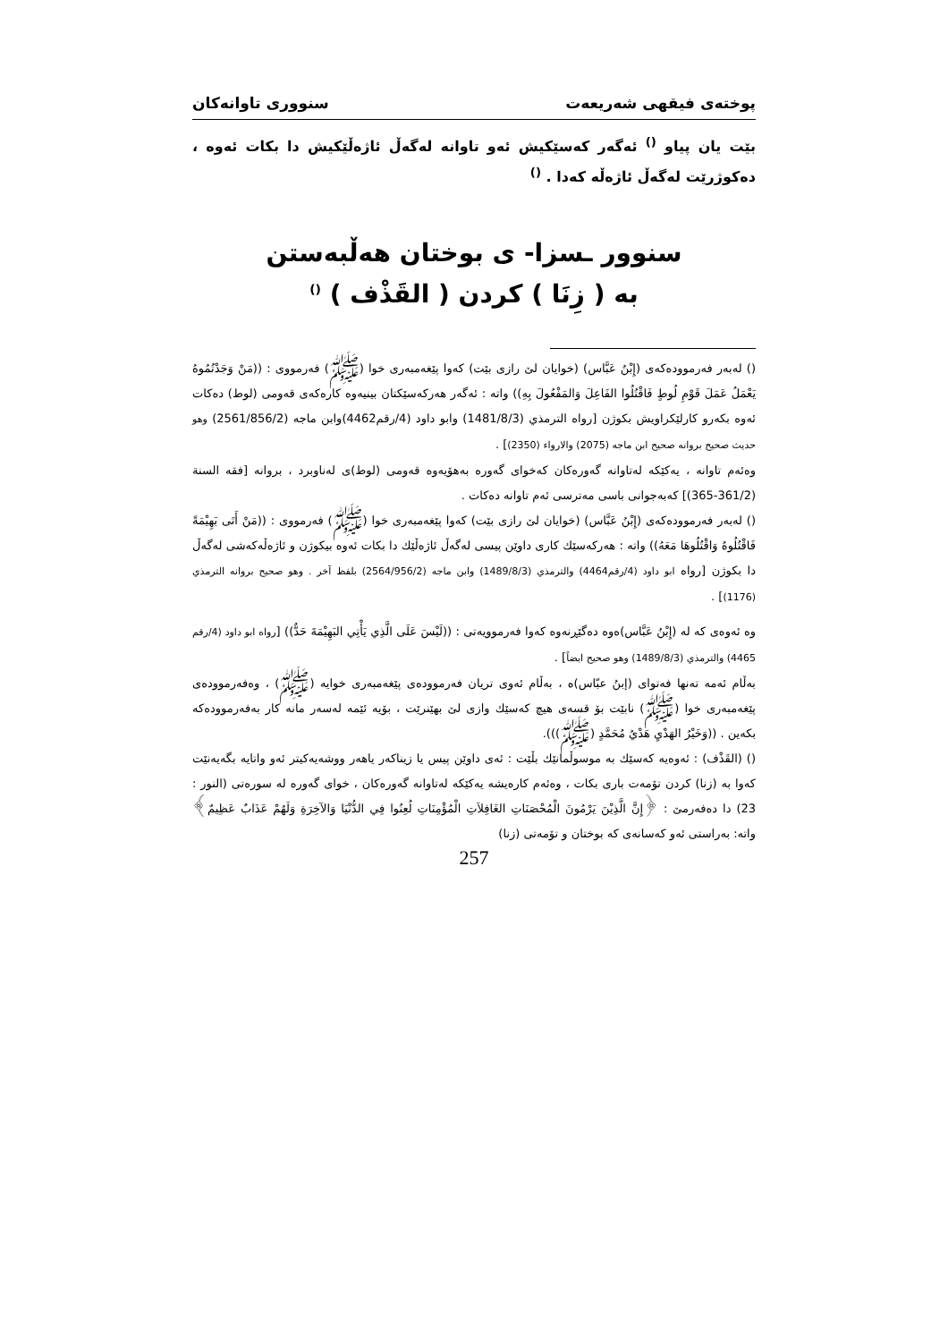پوختەی فیقهی شەریعەت سنووری تاوانەکان
بێت یان پیاو <sup>()</sup> ئەگەر کەسێکیش ئەو تاوانە لەگەڵ ئاژەڵێکیش دا بکات ئەوە ، دەکوژرێت لەگەڵ ئاژەڵە کەدا . <sup>()</sup>
سنوور ـسزا- ی بوختان هەڵبەستن
بە ( زِنَا ) کردن ( القَذْف ) <sup>()</sup>
() لەبەر فەرموودەکەی (إِبْنُ عَبَّاس) (خوایان لێ رازی بێت) کەوا پێغەمبەری خوا (ﷺ) فەرمووی : ((مَنْ وَجَدْتُمُوهُ يَعْمَلُ عَمَلَ قَوْمِ لُوطٍ فَاقْتُلُوا الفَاعِلَ وَالمَفْعُولَ بِهِ)) واتە : ئەگەر هەرکەسێکتان بینیەوە کارەکەی قەومی (لوط) دەکات ئەوە بکەرو کارلێکراویش بکوژن [رواه الترمذي (1481/8/3) وابو داود (4/رقم4462)وابن ماجه (2561/856/2) وهو حديث صحيح بروانه صحيح ابن ماجه (2075) والارواء (2350)] .
وەئەم تاوانە ، یەکێکە لەتاوانە گەورەکان کەخوای گەورە بەهۆیەوە قەومی (لوط)ی لەناوبرد ، بروانە [فقه السنة (361/2-365)] کەبەجوانی باسی مەترسی ئەم تاوانە دەکات .
() لەبەر فەرموودەکەی (إِبْنُ عَبَّاس) (خوایان لێ رازی بێت) کەوا پێغەمبەری خوا (ﷺ) فەرمووی : ((مَنْ أَتَى بَهِيْمَةً فَاقْتُلُوهُ وَاقْتُلُوهَا مَعَهُ)) واتە : هەرکەسێك کاری داوێن پیسی لەگەڵ ئاژەڵێك دا بکات ئەوە بیکوژن و ئاژەڵەکەشی لەگەڵ دا بکوژن [رواه ابو داود (4/رقم4464) والترمذي (1489/8/3) وابن ماجه (2564/956/2) بلفظ آخر . وهو صحيح بروانه الترمذي (1176)] .
وە ئەوەی کە لە (إِبْنُ عَبَّاس)ەوە دەگێڕنەوە کەوا فەرموویەتی : ((لَيْسَ عَلَى الَّذِي يَأْتِي البَهِيْمَةَ حَدٌّ)) [رواه ابو داود (4/رقم 4465) والترمذي (1489/8/3) وهو صحيح ايضاً] .
بەڵام ئەمە تەنها فەتوای (إبنُ عبّاس)ە ، بەڵام ئەوی تریان فەرموودەی پێغەمبەری خوایە (ﷺ) ، وەفەرموودەی پێغەمبەری خوا (ﷺ) نابێت بۆ قسەی هیچ کەسێك وازی لێ بهێنرێت ، بۆیە ئێمە لەسەر مانە کار بەفەرموودەکە بکەین . ((وَخَيْرُ الهَدْيِ هَدْيُ مُحَمَّدٍ (ﷺ))).
() (القَذْف) : ئەوەیە کەسێك بە موسوڵمانێك بڵێت : ئەی داوێن پیس یا زیناکەر یاهەر ووشەیەکیتر ئەو واتایە بگەیەنێت کەوا بە (زنا) کردن تۆمەت باری بکات ، وەئەم کارەیشە یەکێکە لەتاوانە گەورەکان ، خوای گەورە لە سورەتی (النور : 23) دا دەفەرمێ : ﴿إِنَّ الَّذِيْنَ يَرْمُونَ الْمُحْصَنَاتِ الغَافِلاَتِ الْمُؤْمِنَاتِ لُعِنُوا فِي الدُّنْيَا وَالآخِرَةِ وَلَهُمْ عَذَابٌ عَظِيمٌ﴾ واتە: بەراستی ئەو کەسانەی کە بوختان و تۆمەتی (زنا)
257